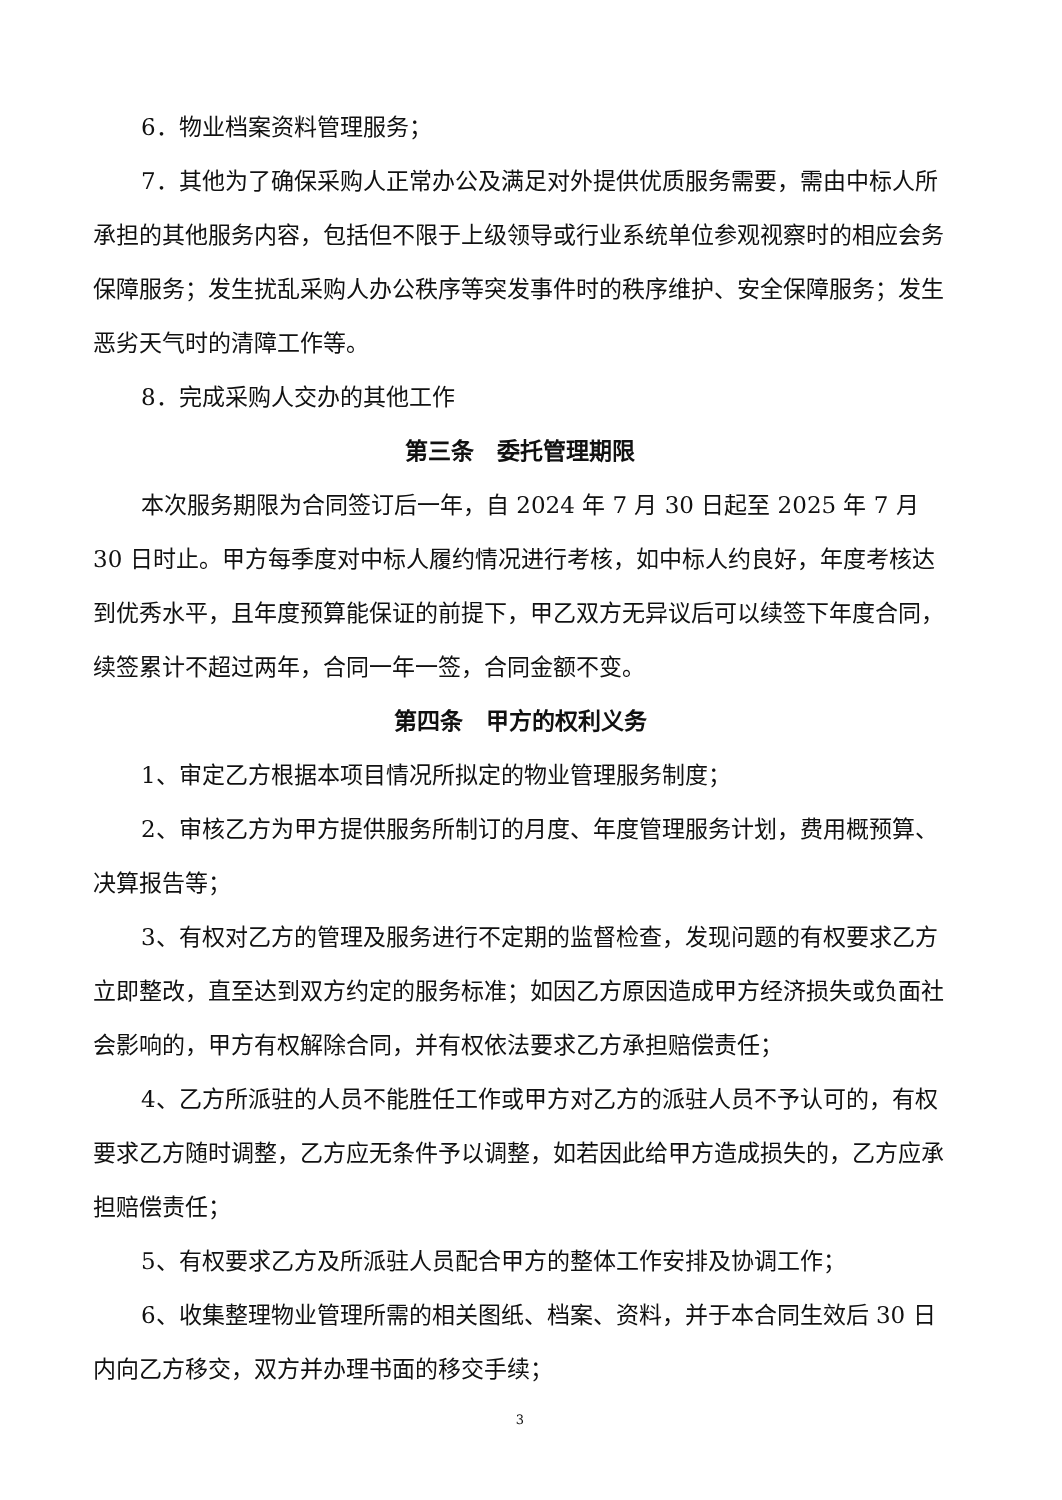6．物业档案资料管理服务；
7．其他为了确保采购人正常办公及满足对外提供优质服务需要，需由中标人所承担的其他服务内容，包括但不限于上级领导或行业系统单位参观视察时的相应会务保障服务；发生扰乱采购人办公秩序等突发事件时的秩序维护、安全保障服务；发生恶劣天气时的清障工作等。
8．完成采购人交办的其他工作
第三条　委托管理期限
本次服务期限为合同签订后一年，自 2024 年 7 月 30 日起至 2025 年 7 月 30 日时止。甲方每季度对中标人履约情况进行考核，如中标人约良好，年度考核达到优秀水平，且年度预算能保证的前提下，甲乙双方无异议后可以续签下年度合同，续签累计不超过两年，合同一年一签，合同金额不变。
第四条　甲方的权利义务
1、审定乙方根据本项目情况所拟定的物业管理服务制度；
2、审核乙方为甲方提供服务所制订的月度、年度管理服务计划，费用概预算、决算报告等；
3、有权对乙方的管理及服务进行不定期的监督检查，发现问题的有权要求乙方立即整改，直至达到双方约定的服务标准；如因乙方原因造成甲方经济损失或负面社会影响的，甲方有权解除合同，并有权依法要求乙方承担赔偿责任；
4、乙方所派驻的人员不能胜任工作或甲方对乙方的派驻人员不予认可的，有权要求乙方随时调整，乙方应无条件予以调整，如若因此给甲方造成损失的，乙方应承担赔偿责任；
5、有权要求乙方及所派驻人员配合甲方的整体工作安排及协调工作；
6、收集整理物业管理所需的相关图纸、档案、资料，并于本合同生效后 30 日内向乙方移交，双方并办理书面的移交手续；
3